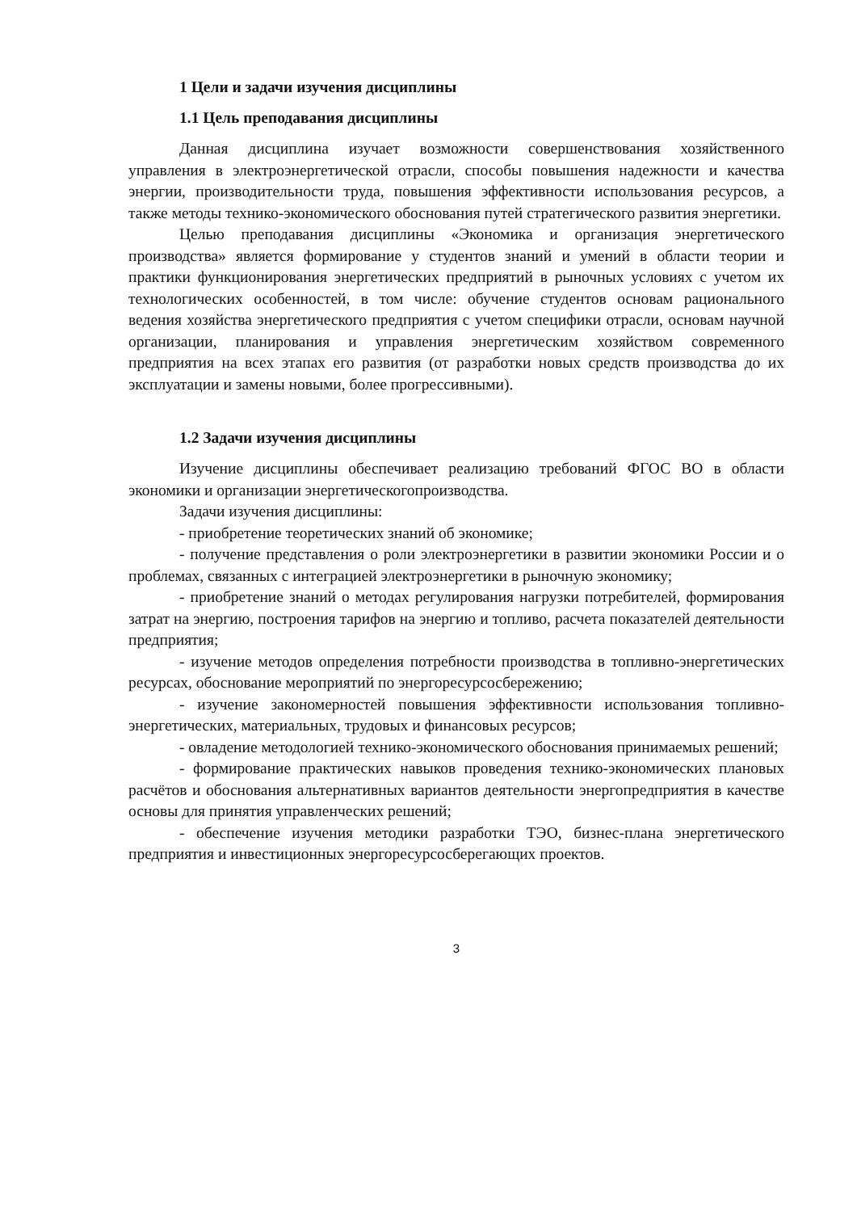1 Цели и задачи изучения дисциплины
1.1 Цель преподавания дисциплины
Данная дисциплина изучает возможности совершенствования хозяйственного управления в электроэнергетической отрасли, способы повышения надежности и качества энергии, производительности труда, повышения эффективности использования ресурсов, а также методы технико-экономического обоснования путей стратегического развития энергетики.
Целью преподавания дисциплины «Экономика и организация энергетического производства» является формирование у студентов знаний и умений в области теории и практики функционирования энергетических предприятий в рыночных условиях с учетом их технологических особенностей, в том числе: обучение студентов основам рационального ведения хозяйства энергетического предприятия с учетом специфики отрасли, основам научной организации, планирования и управления энергетическим хозяйством современного предприятия на всех этапах его развития (от разработки новых средств производства до их эксплуатации и замены новыми, более прогрессивными).
1.2 Задачи изучения дисциплины
Изучение дисциплины обеспечивает реализацию требований ФГОС ВО в области экономики и организации энергетическогопроизводства.
Задачи изучения дисциплины:
- приобретение теоретических знаний об экономике;
- получение представления о роли электроэнергетики в развитии экономики России и о проблемах, связанных с интеграцией электроэнергетики в рыночную экономику;
- приобретение знаний о методах регулирования нагрузки потребителей, формирования затрат на энергию, построения тарифов на энергию и топливо, расчета показателей деятельности предприятия;
- изучение методов определения потребности производства в топливно-энергетических ресурсах, обоснование мероприятий по энергоресурсосбережению;
- изучение закономерностей повышения эффективности использования топливно-энергетических, материальных, трудовых и финансовых ресурсов;
- овладение методологией технико-экономического обоснования принимаемых решений;
- формирование практических навыков проведения технико-экономических плановых расчётов и обоснования альтернативных вариантов деятельности энергопредприятия в качестве основы для принятия управленческих решений;
- обеспечение изучения методики разработки ТЭО, бизнес-плана энергетического предприятия и инвестиционных энергоресурсосберегающих проектов.
3